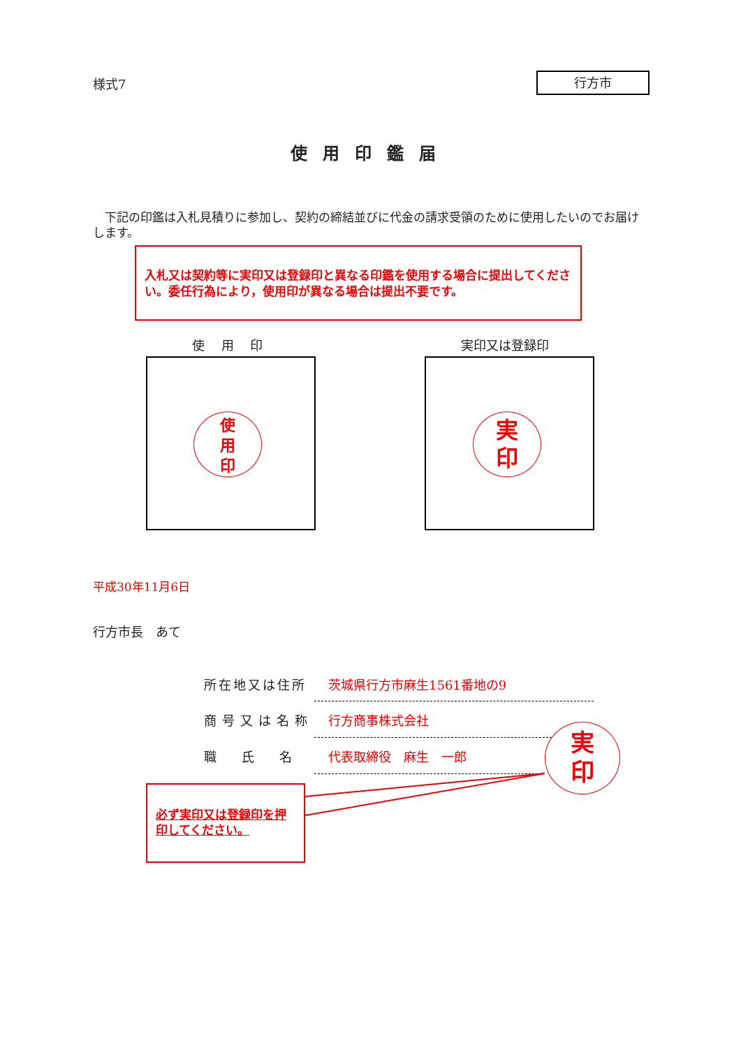様式7 行方市
使用印鑑届
　下記の印鑑は入札見積りに参加し、契約の締結並びに代金の請求受領のために使用したいのでお届けします。
入札又は契約等に実印又は登録印と異なる印鑑を使用する場合に提出してください。委任行為により，使用印が異なる場合は提出不要です。
使　 用　 印 実印又は登録印
使
用
印
実
印
平成30年11月6日
行方市長　あて
所在地又は住所 茨城県行方市麻生1561番地の9
商号又は名称 行方商事株式会社
職　　氏　　名 代表取締役　麻生　一郎
実
印
必ず実印又は登録印を押印してください。